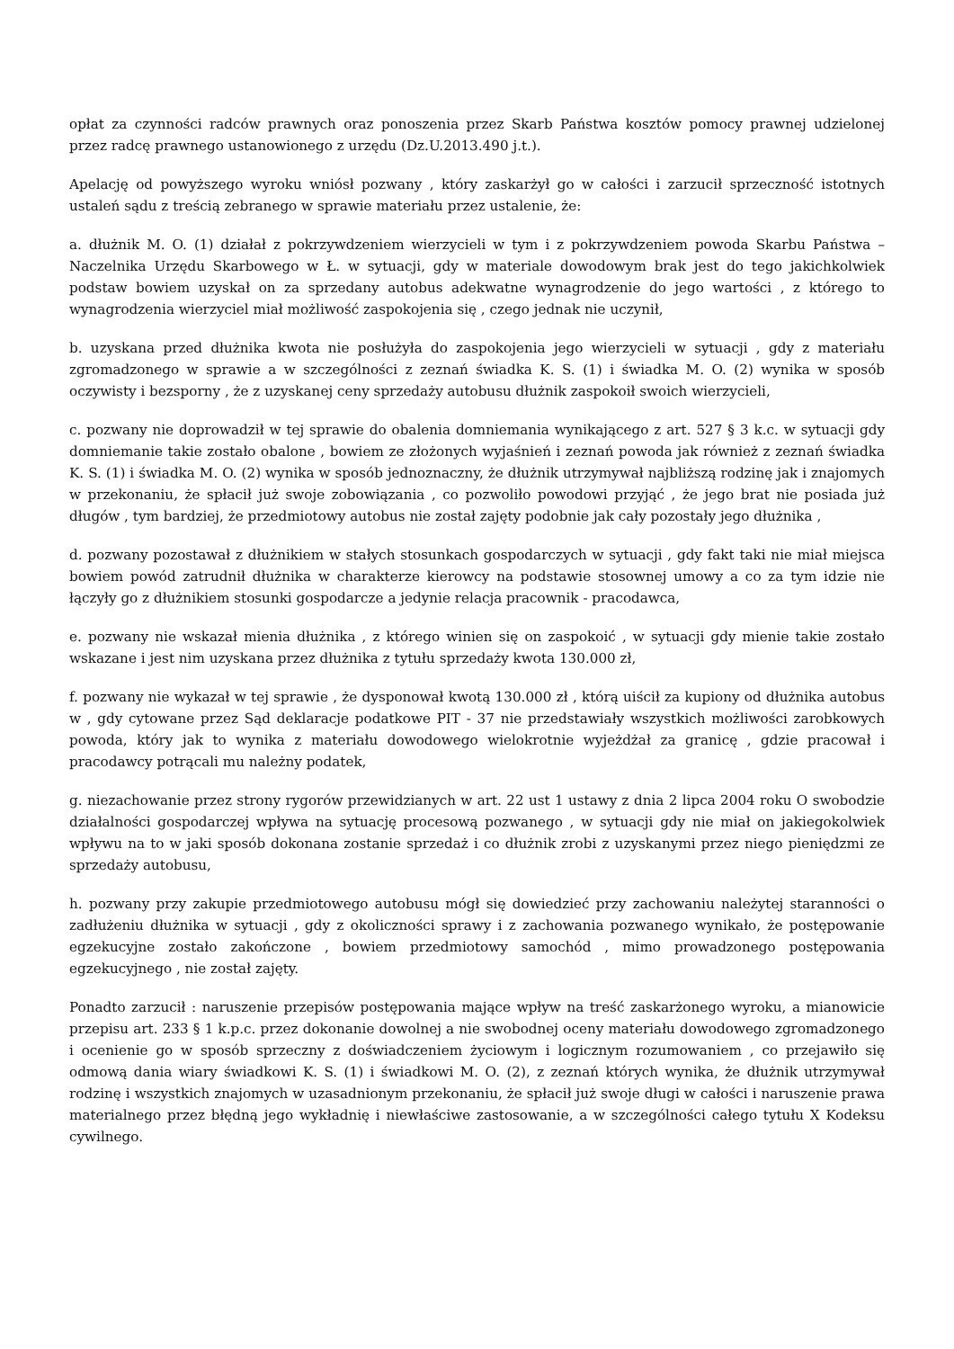opłat za czynności radców prawnych oraz ponoszenia przez Skarb Państwa kosztów pomocy prawnej udzielonej przez radcę prawnego ustanowionego z urzędu (Dz.U.2013.490 j.t.).
Apelację od powyższego wyroku wniósł pozwany , który zaskarżył go w całości i zarzucił sprzeczność istotnych ustaleń sądu z treścią zebranego w sprawie materiału przez ustalenie, że:
a. dłużnik M. O. (1) działał z pokrzywdzeniem wierzycieli w tym i z pokrzywdzeniem powoda Skarbu Państwa – Naczelnika Urzędu Skarbowego w Ł. w sytuacji, gdy w materiale dowodowym brak jest do tego jakichkolwiek podstaw bowiem uzyskał on za sprzedany autobus adekwatne wynagrodzenie do jego wartości , z którego to wynagrodzenia wierzyciel miał możliwość zaspokojenia się , czego jednak nie uczynił,
b. uzyskana przed dłużnika kwota nie posłużyła do zaspokojenia jego wierzycieli w sytuacji , gdy z materiału zgromadzonego w sprawie a w szczególności z zeznań świadka K. S. (1) i świadka M. O. (2) wynika w sposób oczywisty i bezsporny , że z uzyskanej ceny sprzedaży autobusu dłużnik zaspokoił swoich wierzycieli,
c. pozwany nie doprowadził w tej sprawie do obalenia domniemania wynikającego z art. 527 § 3 k.c. w sytuacji gdy domniemanie takie zostało obalone , bowiem ze złożonych wyjaśnień i zeznań powoda jak również z zeznań świadka K. S. (1) i świadka M. O. (2) wynika w sposób jednoznaczny, że dłużnik utrzymywał najbliższą rodzinę jak i znajomych w przekonaniu, że spłacił już swoje zobowiązania , co pozwoliło powodowi przyjąć , że jego brat nie posiada już długów , tym bardziej, że przedmiotowy autobus nie został zajęty podobnie jak cały pozostały jego dłużnika ,
d. pozwany pozostawał z dłużnikiem w stałych stosunkach gospodarczych w sytuacji , gdy fakt taki nie miał miejsca bowiem powód zatrudnił dłużnika w charakterze kierowcy na podstawie stosownej umowy a co za tym idzie nie łączyły go z dłużnikiem stosunki gospodarcze a jedynie relacja pracownik - pracodawca,
e. pozwany nie wskazał mienia dłużnika , z którego winien się on zaspokoić , w sytuacji gdy mienie takie zostało wskazane i jest nim uzyskana przez dłużnika z tytułu sprzedaży kwota 130.000 zł,
f. pozwany nie wykazał w tej sprawie , że dysponował kwotą 130.000 zł , którą uiścił za kupiony od dłużnika autobus w , gdy cytowane przez Sąd deklaracje podatkowe PIT - 37 nie przedstawiały wszystkich możliwości zarobkowych powoda, który jak to wynika z materiału dowodowego wielokrotnie wyjeżdżał za granicę , gdzie pracował i pracodawcy potrącali mu należny podatek,
g. niezachowanie przez strony rygorów przewidzianych w art. 22 ust 1 ustawy z dnia 2 lipca 2004 roku O swobodzie działalności gospodarczej wpływa na sytuację procesową pozwanego , w sytuacji gdy nie miał on jakiegokolwiek wpływu na to w jaki sposób dokonana zostanie sprzedaż i co dłużnik zrobi z uzyskanymi przez niego pieniędzmi ze sprzedaży autobusu,
h. pozwany przy zakupie przedmiotowego autobusu mógł się dowiedzieć przy zachowaniu należytej staranności o zadłużeniu dłużnika w sytuacji , gdy z okoliczności sprawy i z zachowania pozwanego wynikało, że postępowanie egzekucyjne zostało zakończone , bowiem przedmiotowy samochód , mimo prowadzonego postępowania egzekucyjnego , nie został zajęty.
Ponadto zarzucił : naruszenie przepisów postępowania mające wpływ na treść zaskarżonego wyroku, a mianowicie przepisu art. 233 § 1 k.p.c. przez dokonanie dowolnej a nie swobodnej oceny materiału dowodowego zgromadzonego i ocenienie go w sposób sprzeczny z doświadczeniem życiowym i logicznym rozumowaniem , co przejawiło się odmową dania wiary świadkowi K. S. (1) i świadkowi M. O. (2), z zeznań których wynika, że dłużnik utrzymywał rodzinę i wszystkich znajomych w uzasadnionym przekonaniu, że spłacił już swoje długi w całości i naruszenie prawa materialnego przez błędną jego wykładnię i niewłaściwe zastosowanie, a w szczególności całego tytułu X Kodeksu cywilnego.